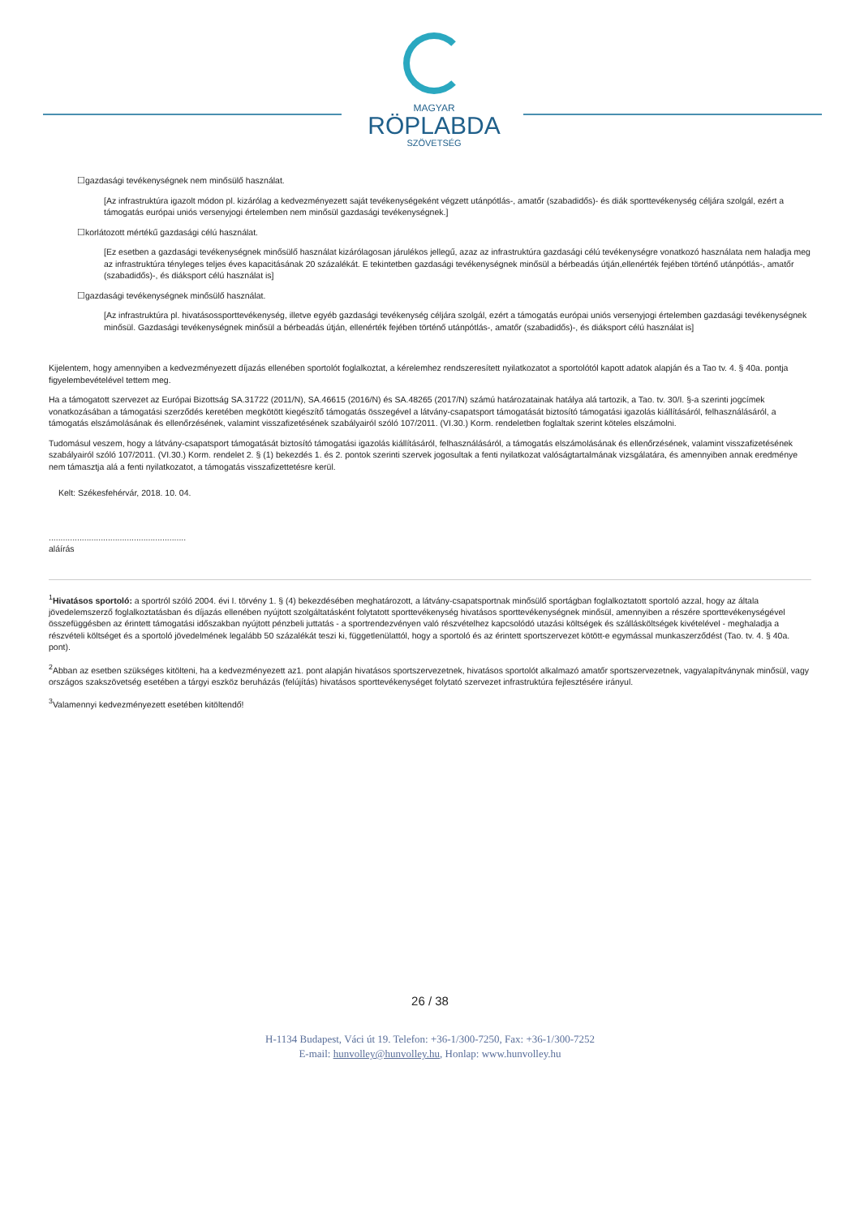MAGYAR
RÖPLABDA
SZÖVETSÉG
☐gazdasági tevékenységnek nem minősülő használat.
[Az infrastruktúra igazolt módon pl. kizárólag a kedvezményezett saját tevékenységeként végzett utánpótlás-, amatőr (szabadidős)- és diák sporttevékenység céljára szolgál, ezért a támogatás európai uniós versenyjogi értelemben nem minősül gazdasági tevékenységnek.]
☐korlátozott mértékű gazdasági célú használat.
[Ez esetben a gazdasági tevékenységnek minősülő használat kizárólagosan járulékos jellegű, azaz az infrastruktúra gazdasági célú tevékenységre vonatkozó használata nem haladja meg az infrastruktúra tényleges teljes éves kapacitásának 20 százalékát. E tekintetben gazdasági tevékenységnek minősül a bérbeadás útján,ellenérték fejében történő utánpótlás-, amatőr (szabadidős)-, és diáksport célú használat is]
☐gazdasági tevékenységnek minősülő használat.
[Az infrastruktúra pl. hivatásossporttevékenység, illetve egyéb gazdasági tevékenység céljára szolgál, ezért a támogatás európai uniós versenyjogi értelemben gazdasági tevékenységnek minősül. Gazdasági tevékenységnek minősül a bérbeadás útján, ellenérték fejében történő utánpótlás-, amatőr (szabadidős)-, és diáksport célú használat is]
Kijelentem, hogy amennyiben a kedvezményezett díjazás ellenében sportolót foglalkoztat, a kérelemhez rendszeresített nyilatkozatot a sportolótól kapott adatok alapján és a Tao tv. 4. § 40a. pontja figyelembevételével tettem meg.
Ha a támogatott szervezet az Európai Bizottság SA.31722 (2011/N), SA.46615 (2016/N) és SA.48265 (2017/N) számú határozatainak hatálya alá tartozik, a Tao. tv. 30/I. §-a szerinti jogcímek vonatkozásában a támogatási szerződés keretében megkötött kiegészítő támogatás összegével a látvány-csapatsport támogatását biztosító támogatási igazolás kiállításáról, felhasználásáról, a támogatás elszámolásának és ellenőrzésének, valamint visszafizetésének szabályairól szóló 107/2011. (VI.30.) Korm. rendeletben foglaltak szerint köteles elszámolni.
Tudomásul veszem, hogy a látvány-csapatsport támogatását biztosító támogatási igazolás kiállításáról, felhasználásáról, a támogatás elszámolásának és ellenőrzésének, valamint visszafizetésének szabályairól szóló 107/2011. (VI.30.) Korm. rendelet 2. § (1) bekezdés 1. és 2. pontok szerinti szervek jogosultak a fenti nyilatkozat valóságtartalmának vizsgálatára, és amennyiben annak eredménye nem támasztja alá a fenti nyilatkozatot, a támogatás visszafizettetésre kerül.
Kelt: Székesfehérvár, 2018. 10. 04.
..........................................................
aláírás
<sup>1</sup> Hivatásos sportoló: a sportról szóló 2004. évi I. törvény 1. § (4) bekezdésében meghatározott, a látvány-csapatsportnak minősülő sportágban foglalkoztatott sportoló azzal, hogy az általa jövedelemszerző foglalkoztatásban és díjazás ellenében nyújtott szolgáltatásként folytatott sporttevékenység hivatásos sporttevékenységnek minősül, amennyiben a részére sporttevékenységével összefüggésben az érintett támogatási időszakban nyújtott pénzbeli juttatás - a sportrendezvényen való részvételhez kapcsolódó utazási költségek és szállásköltségek kivételével - meghaladja a részvételi költséget és a sportoló jövedelmének legalább 50 százalékát teszi ki, függetlenülattól, hogy a sportoló és az érintett sportszervezet kötött-e egymással munkaszerződést (Tao. tv. 4. § 40a. pont).
<sup>2</sup> Abban az esetben szükséges kitölteni, ha a kedvezményezett az1. pont alapján hivatásos sportszervezetnek, hivatásos sportolót alkalmazó amatőr sportszervezetnek, vagyalapítványnak minősül, vagy országos szakszövetség esetében a tárgyi eszköz beruházás (felújítás) hivatásos sporttevékenységet folytató szervezet infrastruktúra fejlesztésére irányul.
<sup>3</sup> Valamennyi kedvezményezett esetében kitöltendő!
26 / 38
H-1134 Budapest, Váci út 19. Telefon: +36-1/300-7250, Fax: +36-1/300-7252
E-mail: hunvolley@hunvolley.hu, Honlap: www.hunvolley.hu